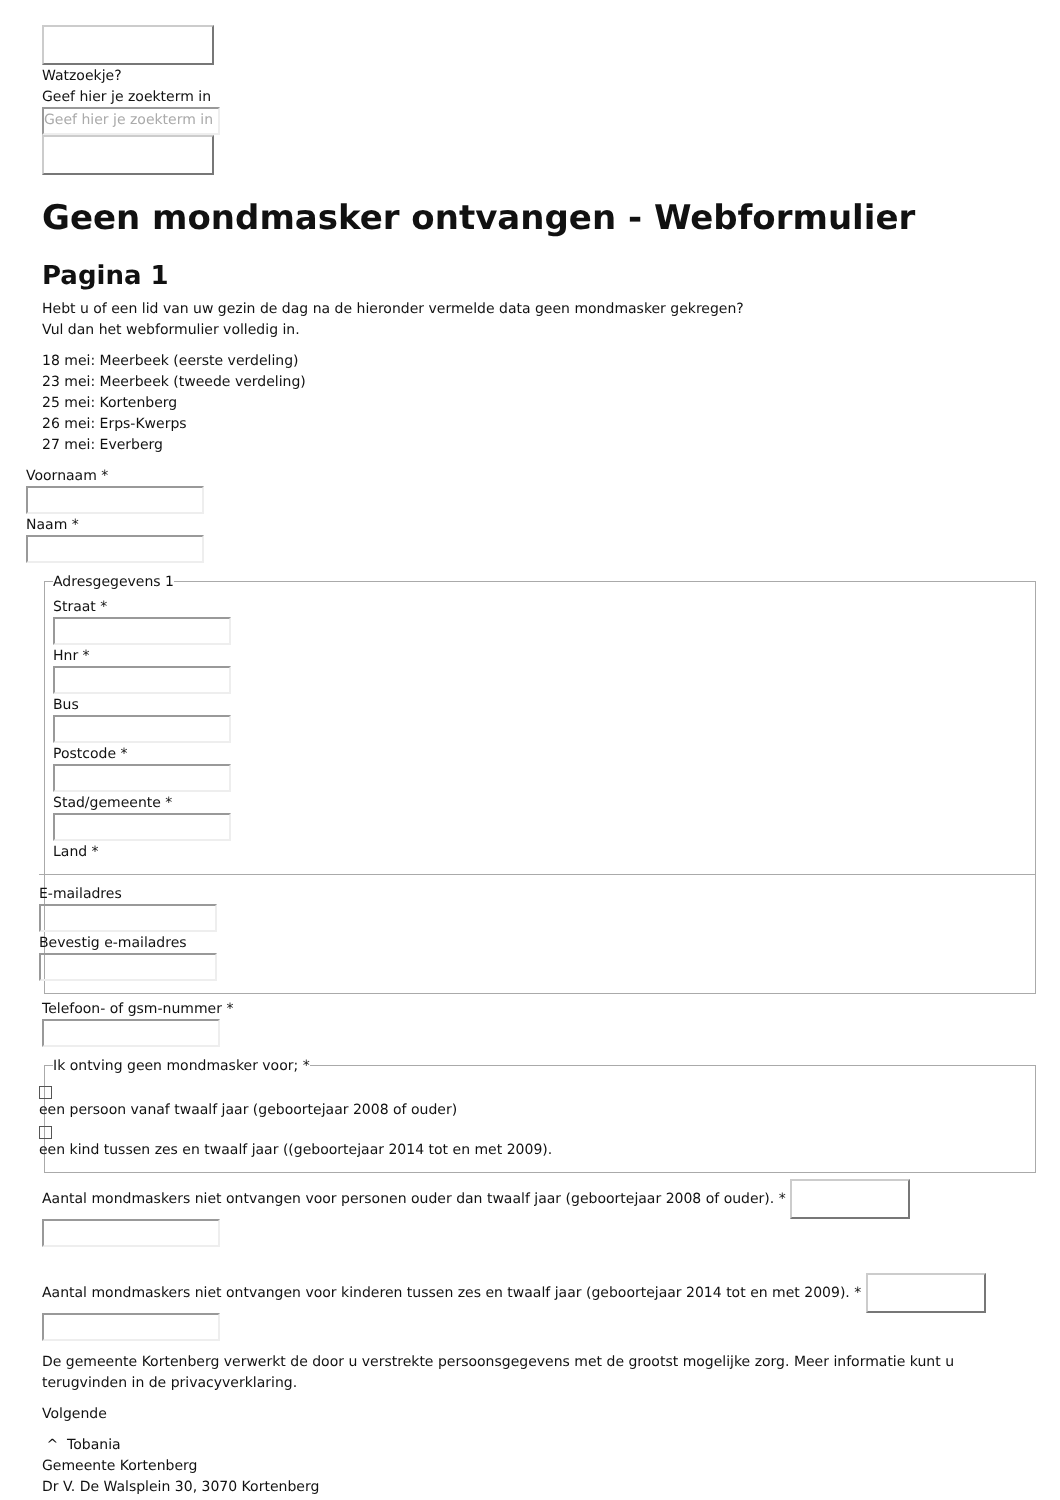Watzoekje?
Geef hier je zoekterm in
Geef hier je zoekterm in
Geen mondmasker ontvangen - Webformulier
Pagina 1
Hebt u of een lid van uw gezin de dag na de hieronder vermelde data geen mondmasker gekregen?
Vul dan het webformulier volledig in.
18 mei: Meerbeek (eerste verdeling)
23 mei: Meerbeek (tweede verdeling)
25 mei: Kortenberg
26 mei: Erps-Kwerps
27 mei: Everberg
Voornaam * Naam *
Adresgegevens 1 Straat * Hnr * Bus Postcode * Stad/gemeente * Land *
E-mailadres Bevestig e-mailadres
Telefoon- of gsm-nummer *
Ik ontving geen mondmasker voor; *
een persoon vanaf twaalf jaar (geboortejaar 2008 of ouder) een kind tussen zes en twaalf jaar ((geboortejaar 2014 tot en met 2009).
Aantal mondmaskers niet ontvangen voor personen ouder dan twaalf jaar (geboortejaar 2008 of ouder). *
Aantal mondmaskers niet ontvangen voor kinderen tussen zes en twaalf jaar (geboortejaar 2014 tot en met 2009). *
De gemeente Kortenberg verwerkt de door u verstrekte persoonsgegevens met de grootst mogelijke zorg. Meer informatie kunt u terugvinden in de privacyverklaring.
Volgende
^ Tobania
Gemeente Kortenberg
Dr V. De Walsplein 30, 3070 Kortenberg